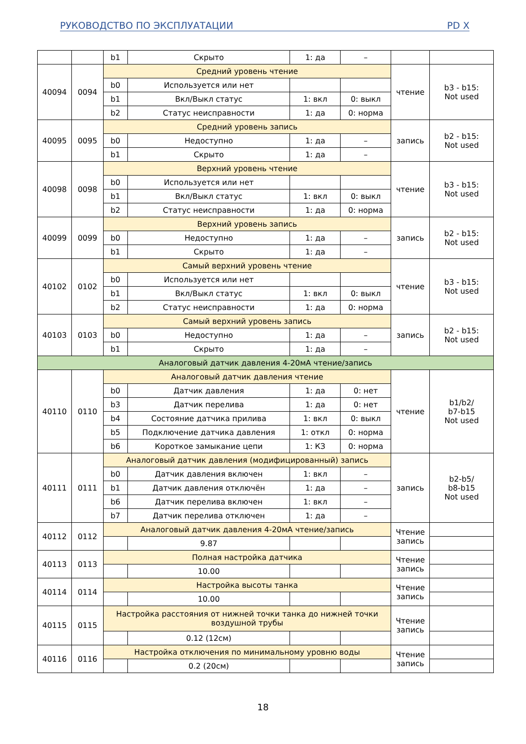РУКОВОДСТВО ПО ЭКСПЛУАТАЦИИ PD X
| | | b1 | Скрыто | 1: да | – | | |
| 40094 | 0094 | Средний уровень чтение | | | | чтение | b3 - b15: Not used |
| | | b0 | Используется или нет | | | | |
| | | b1 | Вкл/Выкл статус | 1: вкл | 0: выкл | | |
| | | b2 | Статус неисправности | 1: да | 0: норма | | |
| 40095 | 0095 | Средний уровень запись | | | | запись | b2 - b15: Not used |
| | | b0 | Недоступно | 1: да | – | | |
| | | b1 | Скрыто | 1: да | – | | |
| 40098 | 0098 | Верхний уровень чтение | | | | чтение | b3 - b15: Not used |
| | | b0 | Используется или нет | | | | |
| | | b1 | Вкл/Выкл статус | 1: вкл | 0: выкл | | |
| | | b2 | Статус неисправности | 1: да | 0: норма | | |
| 40099 | 0099 | Верхний уровень запись | | | | запись | b2 - b15: Not used |
| | | b0 | Недоступно | 1: да | – | | |
| | | b1 | Скрыто | 1: да | – | | |
| 40102 | 0102 | Самый верхний уровень чтение | | | | чтение | b3 - b15: Not used |
| | | b0 | Используется или нет | | | | |
| | | b1 | Вкл/Выкл статус | 1: вкл | 0: выкл | | |
| | | b2 | Статус неисправности | 1: да | 0: норма | | |
| 40103 | 0103 | Самый верхний уровень запись | | | | запись | b2 - b15: Not used |
| | | b0 | Недоступно | 1: да | – | | |
| | | b1 | Скрыто | 1: да | – | | |
| Аналоговый датчик давления 4-20мА чтение/запись | | | | | | | |
| 40110 | 0110 | Аналоговый датчик давления чтение | | | | чтение | b1/b2/ b7-b15 Not used |
| | | b0 | Датчик давления | 1: да | 0: нет | | |
| | | b3 | Датчик перелива | 1: да | 0: нет | | |
| | | b4 | Состояние датчика прилива | 1: вкл | 0: выкл | | |
| | | b5 | Подключение датчика давления | 1: откл | 0: норма | | |
| | | b6 | Короткое замыкание цепи | 1: КЗ | 0: норма | | |
| 40111 | 0111 | Аналоговый датчик давления (модифицированный) запись | | | | запись | b2-b5/ b8-b15 Not used |
| | | b0 | Датчик давления включен | 1: вкл | – | | |
| | | b1 | Датчик давления отключён | 1: да | – | | |
| | | b6 | Датчик перелива включен | 1: вкл | – | | |
| | | b7 | Датчик перелива отключен | 1: да | – | | |
| 40112 | 0112 | Аналоговый датчик давления 4-20мА чтение/запись | | | | Чтение запись | |
| | | | 9.87 | | | | |
| 40113 | 0113 | Полная настройка датчика | | | | Чтение запись | |
| | | | 10.00 | | | | |
| 40114 | 0114 | Настройка высоты танка | | | | Чтение запись | |
| | | | 10.00 | | | | |
| 40115 | 0115 | Настройка расстояния от нижней точки танка до нижней точки воздушной трубы | | | | Чтение запись | |
| | | | 0.12 (12см) | | | | |
| 40116 | 0116 | Настройка отключения по минимальному уровню воды | | | | Чтение запись | |
| | | | 0.2 (20см) | | | | |
18